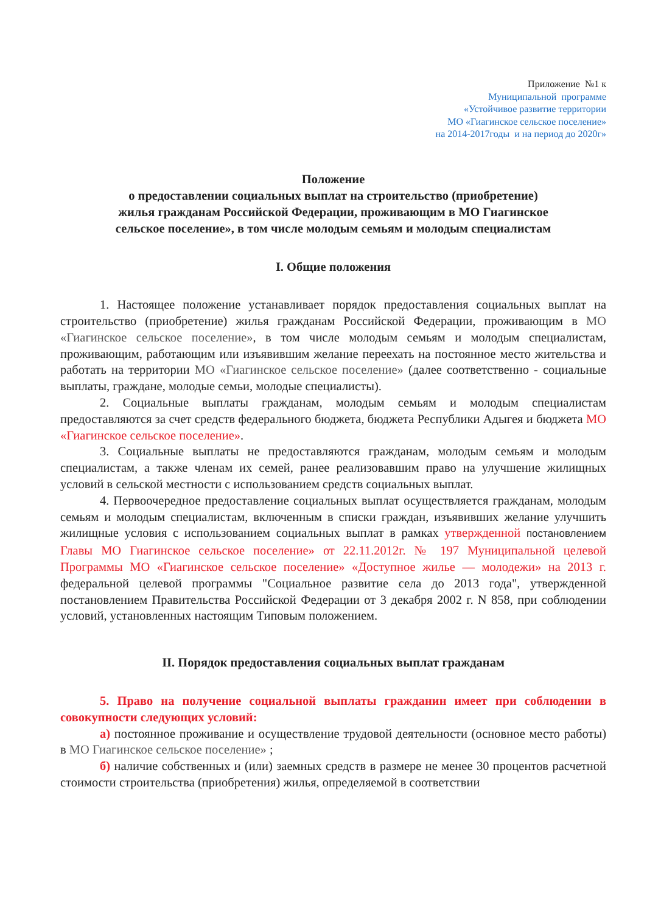Приложение №1 к
Муниципальной программе
«Устойчивое развитие территории
МО «Гиагинское сельское поселение»
на 2014-2017годы и на период до 2020г»
Положение
о предоставлении социальных выплат на строительство (приобретение)
жилья гражданам Российской Федерации, проживающим в МО Гиагинское
сельское поселение», в том числе молодым семьям и молодым специалистам
I. Общие положения
1. Настоящее положение устанавливает порядок предоставления социальных выплат на строительство (приобретение) жилья гражданам Российской Федерации, проживающим в МО «Гиагинское сельское поселение», в том числе молодым семьям и молодым специалистам, проживающим, работающим или изъявившим желание переехать на постоянное место жительства и работать на территории МО «Гиагинское сельское поселение» (далее соответственно - социальные выплаты, граждане, молодые семьи, молодые специалисты).
2. Социальные выплаты гражданам, молодым семьям и молодым специалистам предоставляются за счет средств федерального бюджета, бюджета Республики Адыгея и бюджета МО «Гиагинское сельское поселение».
3. Социальные выплаты не предоставляются гражданам, молодым семьям и молодым специалистам, а также членам их семей, ранее реализовавшим право на улучшение жилищных условий в сельской местности с использованием средств социальных выплат.
4. Первоочередное предоставление социальных выплат осуществляется гражданам, молодым семьям и молодым специалистам, включенным в списки граждан, изъявивших желание улучшить жилищные условия с использованием социальных выплат в рамках утвержденной постановлением Главы МО Гиагинское сельское поселение» от 22.11.2012г. № 197 Муниципальной целевой Программы МО «Гиагинское сельское поселение» «Доступное жилье — молодежи» на 2013 г. федеральной целевой программы "Социальное развитие села до 2013 года", утвержденной постановлением Правительства Российской Федерации от 3 декабря 2002 г. N 858, при соблюдении условий, установленных настоящим Типовым положением.
II. Порядок предоставления социальных выплат гражданам
5. Право на получение социальной выплаты гражданин имеет при соблюдении в совокупности следующих условий:
а) постоянное проживание и осуществление трудовой деятельности (основное место работы) в МО Гиагинское сельское поселение» ;
б) наличие собственных и (или) заемных средств в размере не менее 30 процентов расчетной стоимости строительства (приобретения) жилья, определяемой в соответствии